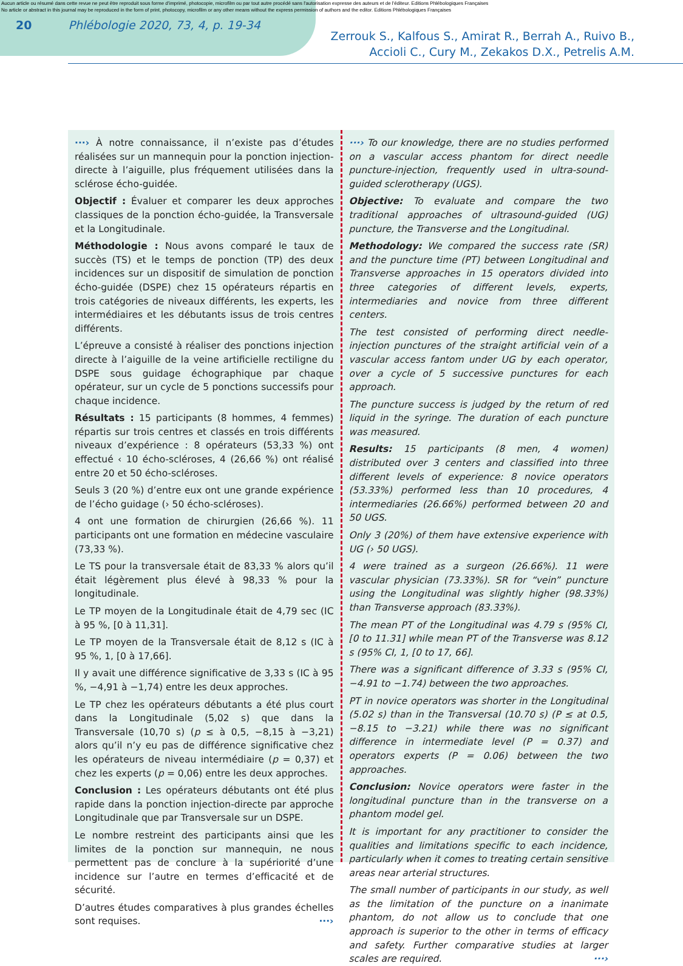Aucun article ou résumé dans cette revue ne peut être reproduit sous forme d'imprimé, photocopie, microfilm ou par tout autre procédé sans l'autorisation expresse des auteurs et de l'éditeur. Editions Phlébologiques Françaises
No article or abstract in this journal may be reproduced in the form of print, photocopy, microfilm or any other means without the express permission of authors and the editor. Editions Phlébologiques Françaises
20 Phlébologie 2020, 73, 4, p. 19-34
Zerrouk S., Kalfous S., Amirat R., Berrah A., Ruivo B.,
Accioli C., Cury M., Zekakos D.X., Petrelis A.M.
···› À notre connaissance, il n’existe pas d’études réalisées sur un mannequin pour la ponction injection-directe à l’aiguille, plus fréquement utilisées dans la sclérose écho-guidée.
Objectif : Évaluer et comparer les deux approches classiques de la ponction écho-guidée, la Transversale et la Longitudinale.
Méthodologie : Nous avons comparé le taux de succès (TS) et le temps de ponction (TP) des deux incidences sur un dispositif de simulation de ponction écho-guidée (DSPE) chez 15 opérateurs répartis en trois catégories de niveaux différents, les experts, les intermédiaires et les débutants issus de trois centres différents.
L’épreuve a consisté à réaliser des ponctions injection directe à l’aiguille de la veine artificielle rectiligne du DSPE sous guidage échographique par chaque opérateur, sur un cycle de 5 ponctions successifs pour chaque incidence.
Résultats : 15 participants (8 hommes, 4 femmes) répartis sur trois centres et classés en trois différents niveaux d’expérience : 8 opérateurs (53,33 %) ont effectué ‹ 10 écho-scléroses, 4 (26,66 %) ont réalisé entre 20 et 50 écho-scléroses.
Seuls 3 (20 %) d’entre eux ont une grande expérience de l’écho guidage (› 50 écho-scléroses).
4 ont une formation de chirurgien (26,66 %). 11 participants ont une formation en médecine vasculaire (73,33 %).
Le TS pour la transversale était de 83,33 % alors qu’il était légèrement plus élevé à 98,33 % pour la longitudinale.
Le TP moyen de la Longitudinale était de 4,79 sec (IC à 95 %, [0 à 11,31].
Le TP moyen de la Transversale était de 8,12 s (IC à 95 %, 1, [0 à 17,66].
Il y avait une différence significative de 3,33 s (IC à 95 %, −4,91 à −1,74) entre les deux approches.
Le TP chez les opérateurs débutants a été plus court dans la Longitudinale (5,02 s) que dans la Transversale (10,70 s) (p ≤ à 0,5, −8,15 à −3,21) alors qu’il n’y eu pas de différence significative chez les opérateurs de niveau intermédiaire (p = 0,37) et chez les experts (p = 0,06) entre les deux approches.
Conclusion : Les opérateurs débutants ont été plus rapide dans la ponction injection-directe par approche Longitudinale que par Transversale sur un DSPE.
Le nombre restreint des participants ainsi que les limites de la ponction sur mannequin, ne nous permettent pas de conclure à la supériorité d’une incidence sur l’autre en termes d’efficacité et de sécurité.
D’autres études comparatives à plus grandes échelles sont requises. ···›
···› To our knowledge, there are no studies performed on a vascular access phantom for direct needle puncture-injection, frequently used in ultra-sound-guided sclerotherapy (UGS).
Objective: To evaluate and compare the two traditional approaches of ultrasound-guided (UG) puncture, the Transverse and the Longitudinal.
Methodology: We compared the success rate (SR) and the puncture time (PT) between Longitudinal and Transverse approaches in 15 operators divided into three categories of different levels, experts, intermediaries and novice from three different centers.
The test consisted of performing direct needle-injection punctures of the straight artificial vein of a vascular access fantom under UG by each operator, over a cycle of 5 successive punctures for each approach.
The puncture success is judged by the return of red liquid in the syringe. The duration of each puncture was measured.
Results: 15 participants (8 men, 4 women) distributed over 3 centers and classified into three different levels of experience: 8 novice operators (53.33%) performed less than 10 procedures, 4 intermediaries (26.66%) performed between 20 and 50 UGS.
Only 3 (20%) of them have extensive experience with UG (› 50 UGS).
4 were trained as a surgeon (26.66%). 11 were vascular physician (73.33%). SR for “vein” puncture using the Longitudinal was slightly higher (98.33%) than Transverse approach (83.33%).
The mean PT of the Longitudinal was 4.79 s (95% CI, [0 to 11.31] while mean PT of the Transverse was 8.12 s (95% CI, 1, [0 to 17, 66].
There was a significant difference of 3.33 s (95% CI, −4.91 to −1.74) between the two approaches.
PT in novice operators was shorter in the Longitudinal (5.02 s) than in the Transversal (10.70 s) (P ≤ at 0.5, −8.15 to −3.21) while there was no significant difference in intermediate level (P = 0.37) and operators experts (P = 0.06) between the two approaches.
Conclusion: Novice operators were faster in the longitudinal puncture than in the transverse on a phantom model gel.
It is important for any practitioner to consider the qualities and limitations specific to each incidence, particularly when it comes to treating certain sensitive areas near arterial structures.
The small number of participants in our study, as well as the limitation of the puncture on a inanimate phantom, do not allow us to conclude that one approach is superior to the other in terms of efficacy and safety. Further comparative studies at larger scales are required. ···›